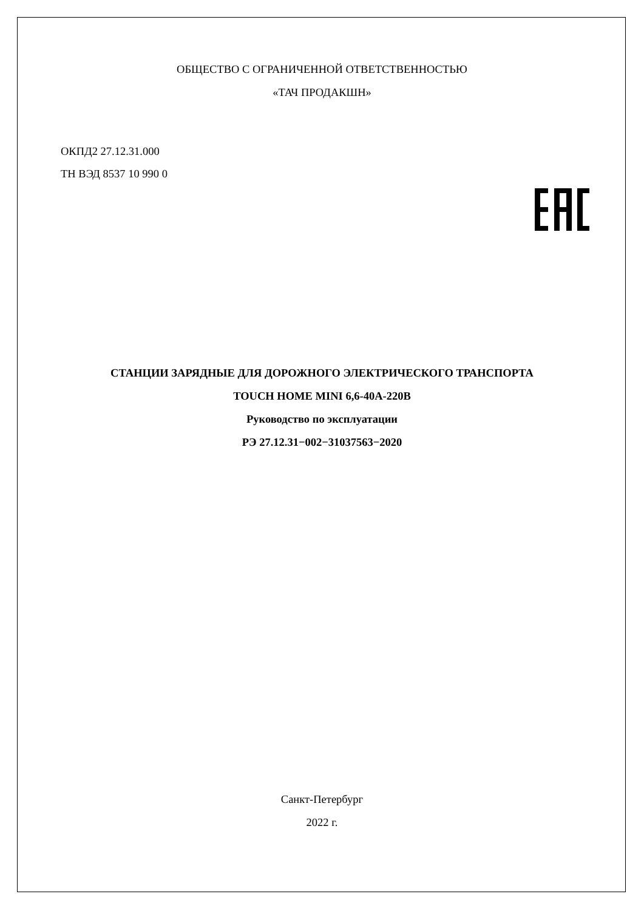ОБЩЕСТВО С ОГРАНИЧЕННОЙ ОТВЕТСТВЕННОСТЬЮ
«ТАЧ ПРОДАКШН»
ОКПД2 27.12.31.000
ТН ВЭД 8537 10 990 0
СТАНЦИИ ЗАРЯДНЫЕ ДЛЯ ДОРОЖНОГО ЭЛЕКТРИЧЕСКОГО ТРАНСПОРТА
TOUCH HOME MINI 6,6-40А-220В
Руководство по эксплуатации
РЭ 27.12.31−002−31037563−2020
Санкт-Петербург
2022 г.